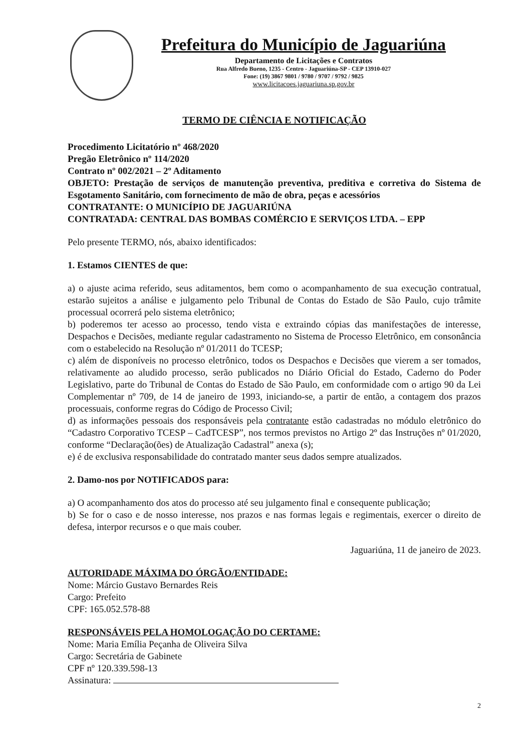Prefeitura do Município de Jaguariúna
Departamento de Licitações e Contratos
Rua Alfredo Bueno, 1235 - Centro - Jaguariúna-SP - CEP 13910-027
Fone: (19) 3867 9801 / 9780 / 9707 / 9792 / 9825
www.licitacoes.jaguariuna.sp.gov.br
TERMO DE CIÊNCIA E NOTIFICAÇÃO
Procedimento Licitatório nº 468/2020
Pregão Eletrônico nº 114/2020
Contrato nº 002/2021 – 2º Aditamento
OBJETO: Prestação de serviços de manutenção preventiva, preditiva e corretiva do Sistema de Esgotamento Sanitário, com fornecimento de mão de obra, peças e acessórios
CONTRATANTE: O MUNICÍPIO DE JAGUARIÚNA
CONTRATADA: CENTRAL DAS BOMBAS COMÉRCIO E SERVIÇOS LTDA. – EPP
Pelo presente TERMO, nós, abaixo identificados:
1. Estamos CIENTES de que:
a) o ajuste acima referido, seus aditamentos, bem como o acompanhamento de sua execução contratual, estarão sujeitos a análise e julgamento pelo Tribunal de Contas do Estado de São Paulo, cujo trâmite processual ocorrerá pelo sistema eletrônico;
b) poderemos ter acesso ao processo, tendo vista e extraindo cópias das manifestações de interesse, Despachos e Decisões, mediante regular cadastramento no Sistema de Processo Eletrônico, em consonância com o estabelecido na Resolução nº 01/2011 do TCESP;
c) além de disponíveis no processo eletrônico, todos os Despachos e Decisões que vierem a ser tomados, relativamente ao aludido processo, serão publicados no Diário Oficial do Estado, Caderno do Poder Legislativo, parte do Tribunal de Contas do Estado de São Paulo, em conformidade com o artigo 90 da Lei Complementar nº 709, de 14 de janeiro de 1993, iniciando-se, a partir de então, a contagem dos prazos processuais, conforme regras do Código de Processo Civil;
d) as informações pessoais dos responsáveis pela contratante estão cadastradas no módulo eletrônico do “Cadastro Corporativo TCESP – CadTCESP”, nos termos previstos no Artigo 2º das Instruções nº 01/2020, conforme “Declaração(ões) de Atualização Cadastral” anexa (s);
e) é de exclusiva responsabilidade do contratado manter seus dados sempre atualizados.
2. Damo-nos por NOTIFICADOS para:
a) O acompanhamento dos atos do processo até seu julgamento final e consequente publicação;
b) Se for o caso e de nosso interesse, nos prazos e nas formas legais e regimentais, exercer o direito de defesa, interpor recursos e o que mais couber.
Jaguariúna, 11 de janeiro de 2023.
AUTORIDADE MÁXIMA DO ÓRGÃO/ENTIDADE:
Nome: Márcio Gustavo Bernardes Reis
Cargo: Prefeito
CPF: 165.052.578-88
RESPONSÁVEIS PELA HOMOLOGAÇÃO DO CERTAME:
Nome: Maria Emília Peçanha de Oliveira Silva
Cargo: Secretária de Gabinete
CPF nº 120.339.598-13
Assinatura:
2